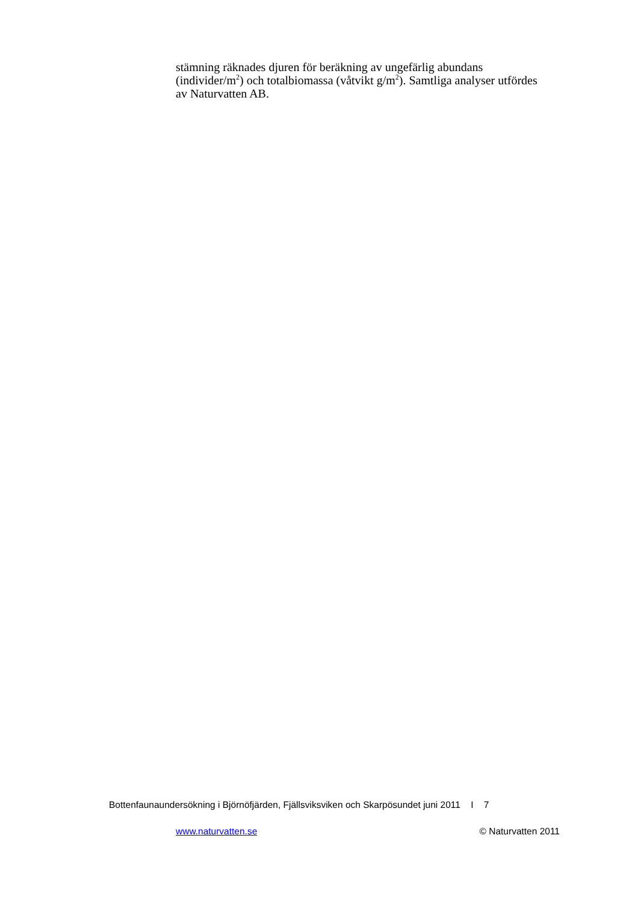stämning räknades djuren för beräkning av ungefärlig abundans (individer/m<sup>2</sup>) och totalbiomassa (våtvikt g/m<sup>2</sup>). Samtliga analyser utfördes av Naturvatten AB.
Bottenfaunaundersökning i Björnöfjärden, Fjällsviksviken och Skarpösundet juni 2011 I 7
www.naturvatten.se © Naturvatten 2011